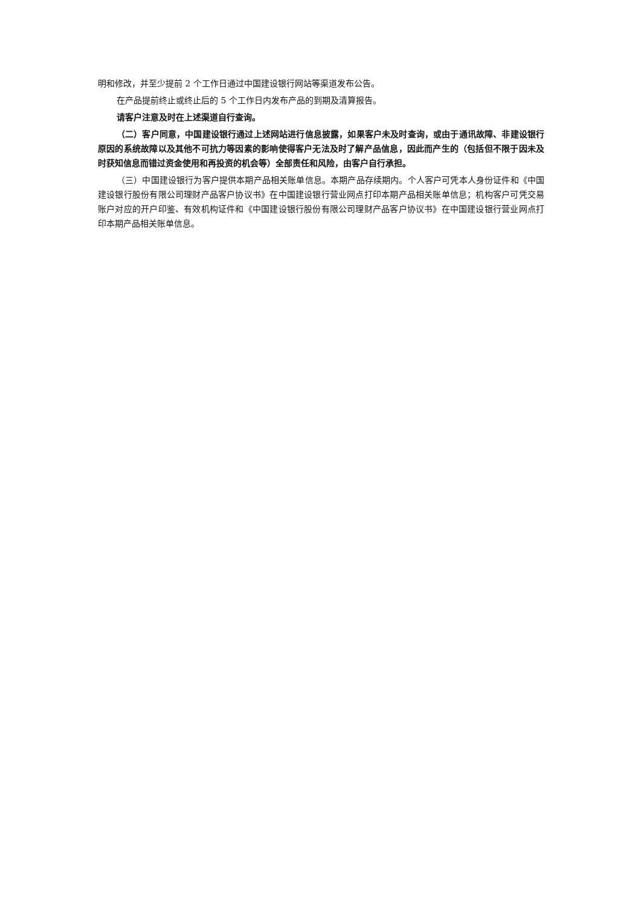明和修改，并至少提前 2 个工作日通过中国建设银行网站等渠道发布公告。
在产品提前终止或终止后的 5 个工作日内发布产品的到期及清算报告。
请客户注意及时在上述渠道自行查询。
（二）客户同意，中国建设银行通过上述网站进行信息披露，如果客户未及时查询，或由于通讯故障、非建设银行原因的系统故障以及其他不可抗力等因素的影响使得客户无法及时了解产品信息，因此而产生的（包括但不限于因未及时获知信息而错过资金使用和再投资的机会等）全部责任和风险，由客户自行承担。
（三）中国建设银行为客户提供本期产品相关账单信息。本期产品存续期内。个人客户可凭本人身份证件和《中国建设银行股份有限公司理财产品客户协议书》在中国建设银行营业网点打印本期产品相关账单信息；机构客户可凭交易账户对应的开户印鉴、有效机构证件和《中国建设银行股份有限公司理财产品客户协议书》在中国建设银行营业网点打印本期产品相关账单信息。